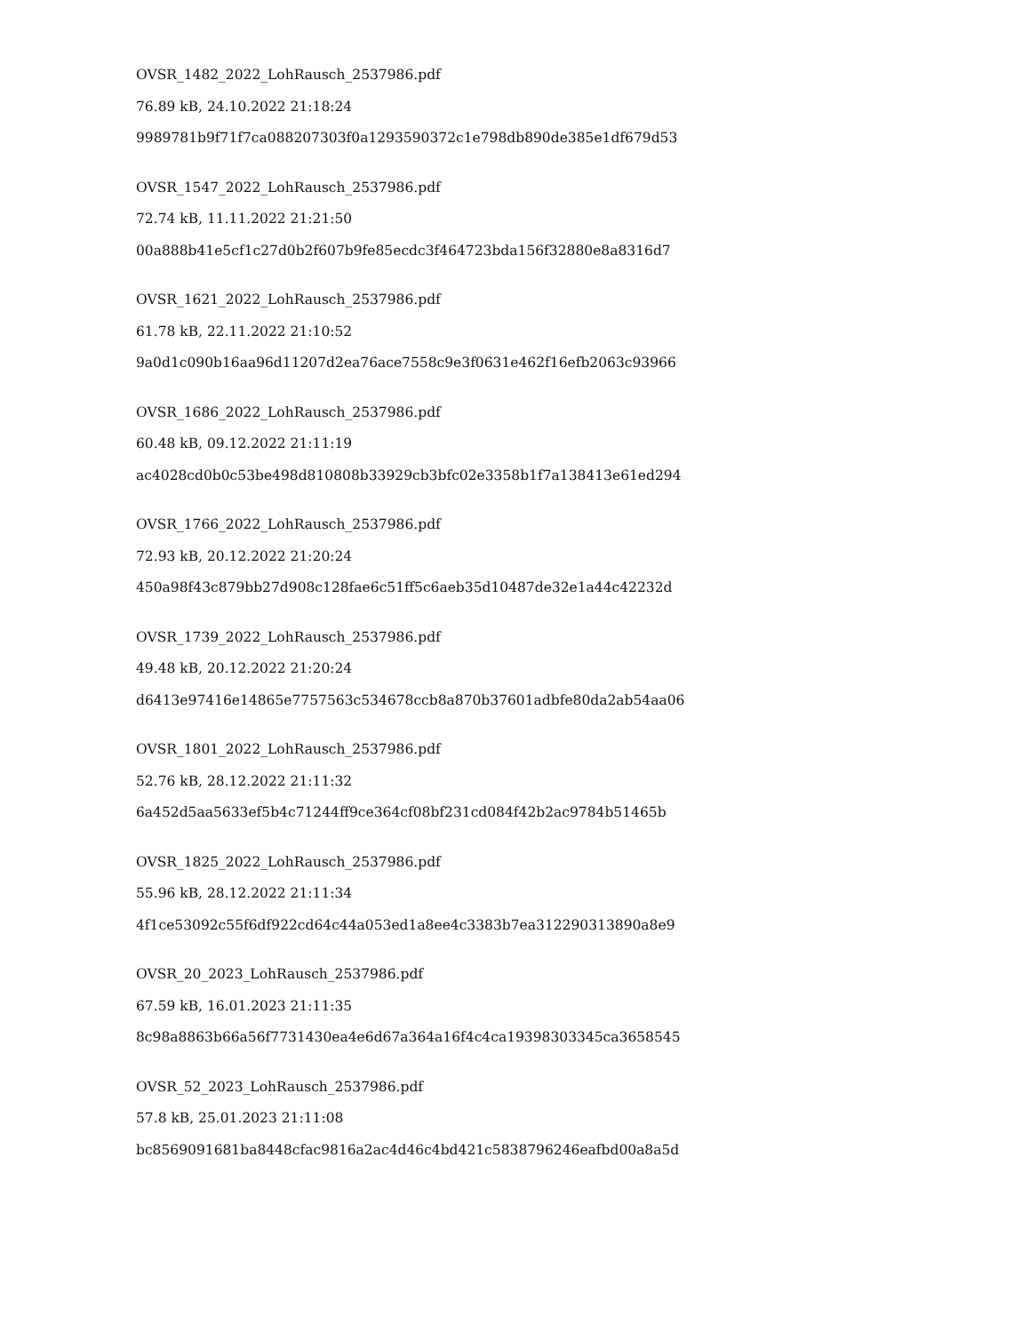OVSR_1482_2022_LohRausch_2537986.pdf
76.89 kB, 24.10.2022 21:18:24
9989781b9f71f7ca088207303f0a1293590372c1e798db890de385e1df679d53
OVSR_1547_2022_LohRausch_2537986.pdf
72.74 kB, 11.11.2022 21:21:50
00a888b41e5cf1c27d0b2f607b9fe85ecdc3f464723bda156f32880e8a8316d7
OVSR_1621_2022_LohRausch_2537986.pdf
61.78 kB, 22.11.2022 21:10:52
9a0d1c090b16aa96d11207d2ea76ace7558c9e3f0631e462f16efb2063c93966
OVSR_1686_2022_LohRausch_2537986.pdf
60.48 kB, 09.12.2022 21:11:19
ac4028cd0b0c53be498d810808b33929cb3bfc02e3358b1f7a138413e61ed294
OVSR_1766_2022_LohRausch_2537986.pdf
72.93 kB, 20.12.2022 21:20:24
450a98f43c879bb27d908c128fae6c51ff5c6aeb35d10487de32e1a44c42232d
OVSR_1739_2022_LohRausch_2537986.pdf
49.48 kB, 20.12.2022 21:20:24
d6413e97416e14865e7757563c534678ccb8a870b37601adbfe80da2ab54aa06
OVSR_1801_2022_LohRausch_2537986.pdf
52.76 kB, 28.12.2022 21:11:32
6a452d5aa5633ef5b4c71244ff9ce364cf08bf231cd084f42b2ac9784b51465b
OVSR_1825_2022_LohRausch_2537986.pdf
55.96 kB, 28.12.2022 21:11:34
4f1ce53092c55f6df922cd64c44a053ed1a8ee4c3383b7ea312290313890a8e9
OVSR_20_2023_LohRausch_2537986.pdf
67.59 kB, 16.01.2023 21:11:35
8c98a8863b66a56f7731430ea4e6d67a364a16f4c4ca19398303345ca3658545
OVSR_52_2023_LohRausch_2537986.pdf
57.8 kB, 25.01.2023 21:11:08
bc8569091681ba8448cfac9816a2ac4d46c4bd421c5838796246eafbd00a8a5d